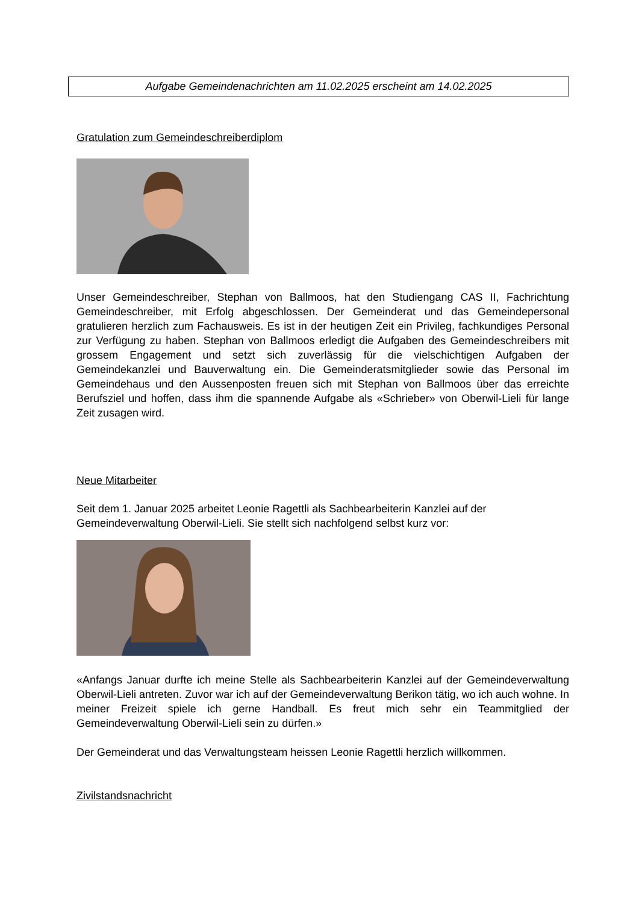Aufgabe Gemeindenachrichten am 11.02.2025 erscheint am 14.02.2025
Gratulation zum Gemeindeschreiberdiplom
Unser Gemeindeschreiber, Stephan von Ballmoos, hat den Studiengang CAS II, Fachrichtung Gemeindeschreiber, mit Erfolg abgeschlossen. Der Gemeinderat und das Gemeindepersonal gratulieren herzlich zum Fachausweis. Es ist in der heutigen Zeit ein Privileg, fachkundiges Personal zur Verfügung zu haben. Stephan von Ballmoos erledigt die Aufgaben des Gemeindeschreibers mit grossem Engagement und setzt sich zuverlässig für die vielschichtigen Aufgaben der Gemeindekanzlei und Bauverwaltung ein. Die Gemeinderatsmitglieder sowie das Personal im Gemeindehaus und den Aussenposten freuen sich mit Stephan von Ballmoos über das erreichte Berufsziel und hoffen, dass ihm die spannende Aufgabe als «Schrieber» von Oberwil-Lieli für lange Zeit zusagen wird.
Neue Mitarbeiter
Seit dem 1. Januar 2025 arbeitet Leonie Ragettli als Sachbearbeiterin Kanzlei auf der Gemeindeverwaltung Oberwil-Lieli. Sie stellt sich nachfolgend selbst kurz vor:
«Anfangs Januar durfte ich meine Stelle als Sachbearbeiterin Kanzlei auf der Gemeindeverwaltung Oberwil-Lieli antreten. Zuvor war ich auf der Gemeindeverwaltung Berikon tätig, wo ich auch wohne. In meiner Freizeit spiele ich gerne Handball. Es freut mich sehr ein Teammitglied der Gemeindeverwaltung Oberwil-Lieli sein zu dürfen.»
Der Gemeinderat und das Verwaltungsteam heissen Leonie Ragettli herzlich willkommen.
Zivilstandsnachricht